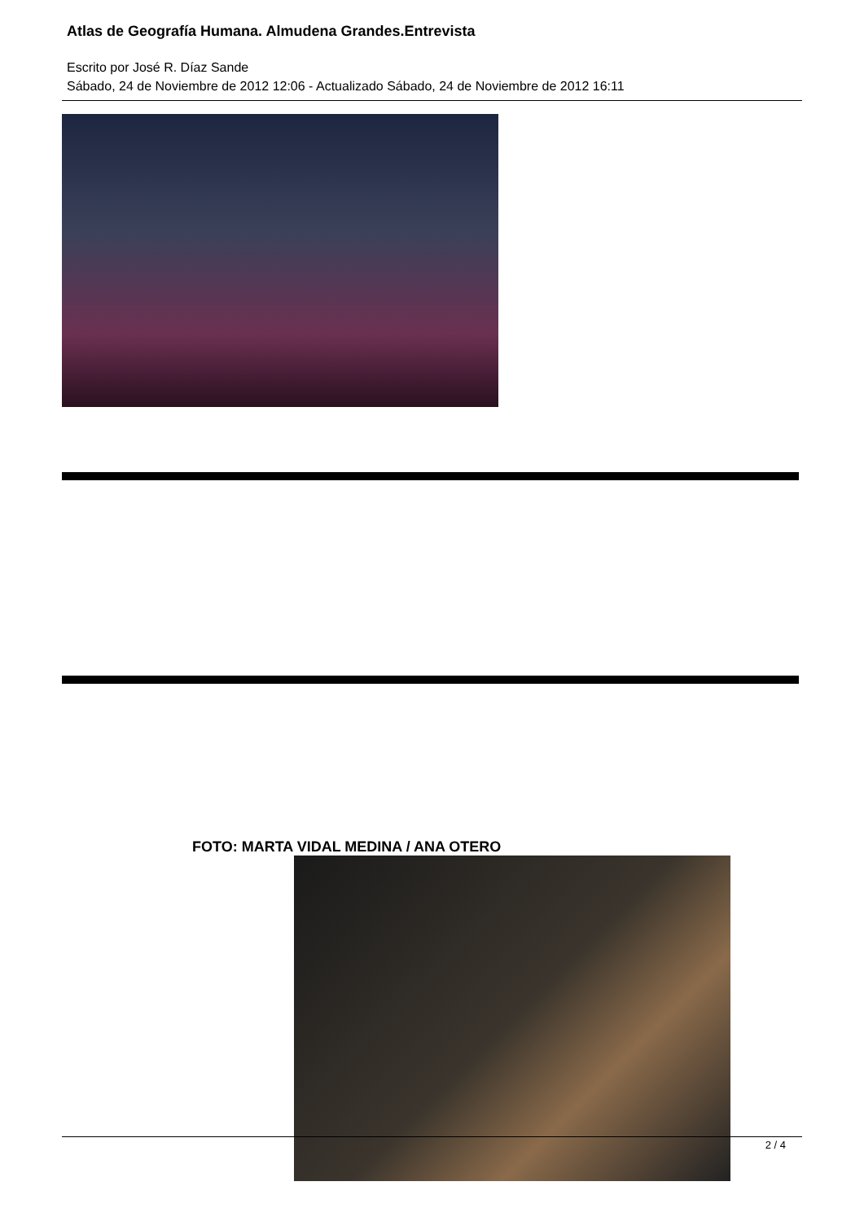Atlas de Geografía Humana. Almudena Grandes.Entrevista
Escrito por José R. Díaz Sande
Sábado, 24 de Noviembre de 2012 12:06 - Actualizado Sábado, 24 de Noviembre de 2012 16:11
FOTO: MARTA VIDAL MEDINA / ANA OTERO
2 / 4